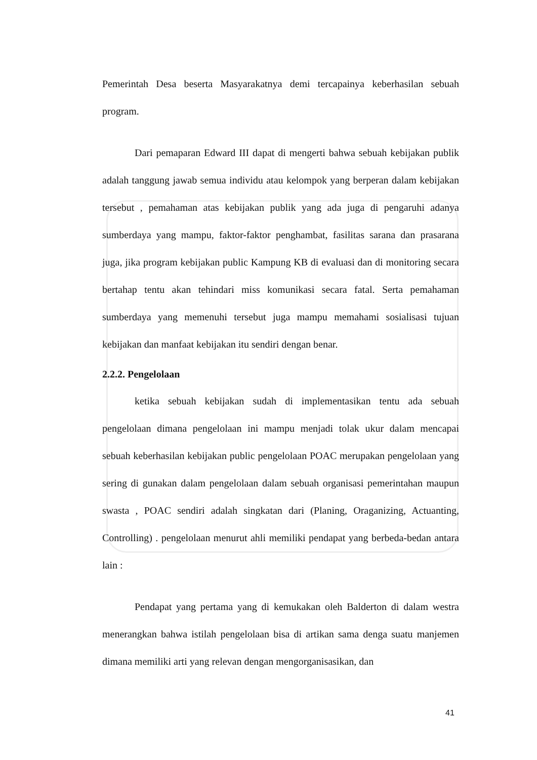Pemerintah Desa beserta Masyarakatnya demi tercapainya keberhasilan sebuah program.
Dari pemaparan Edward III dapat di mengerti bahwa sebuah kebijakan publik adalah tanggung jawab semua individu atau kelompok yang berperan dalam kebijakan tersebut , pemahaman atas kebijakan publik yang ada juga di pengaruhi adanya sumberdaya yang mampu, faktor-faktor penghambat, fasilitas sarana dan prasarana juga, jika program kebijakan public Kampung KB di evaluasi dan di monitoring secara bertahap tentu akan tehindari miss komunikasi secara fatal. Serta pemahaman sumberdaya yang memenuhi tersebut juga mampu memahami sosialisasi tujuan kebijakan dan manfaat kebijakan itu sendiri dengan benar.
2.2.2. Pengelolaan
ketika sebuah kebijakan sudah di implementasikan tentu ada sebuah pengelolaan dimana pengelolaan ini mampu menjadi tolak ukur dalam mencapai sebuah keberhasilan kebijakan public pengelolaan POAC merupakan pengelolaan yang sering di gunakan dalam pengelolaan dalam sebuah organisasi pemerintahan maupun swasta , POAC sendiri adalah singkatan dari (Planing, Oraganizing, Actuanting, Controlling) . pengelolaan menurut ahli memiliki pendapat yang berbeda-bedan antara lain :
Pendapat yang pertama yang di kemukakan oleh Balderton di dalam westra menerangkan bahwa istilah pengelolaan bisa di artikan sama denga suatu manjemen dimana memiliki arti yang relevan dengan mengorganisasikan, dan
41